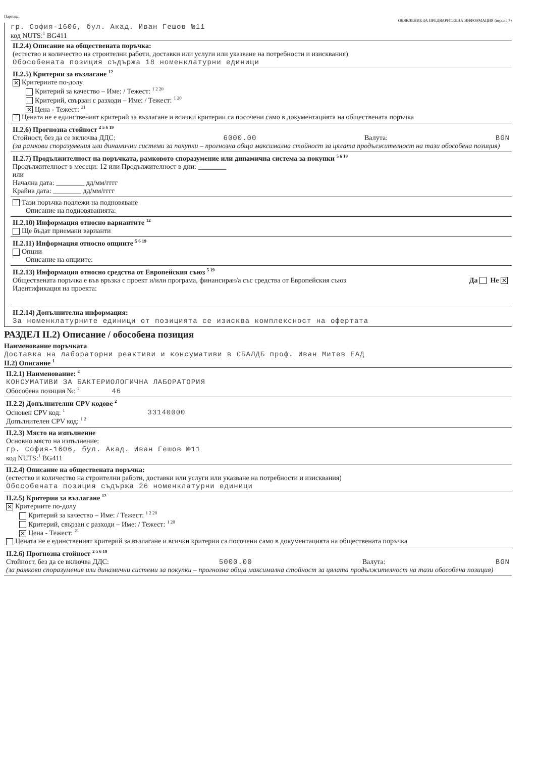Партида: ОБЯВЛЕНИЕ ЗА ПРЕДВАРИТЕЛНА ИНФОРМАЦИЯ (версия 7)
гр. София-1606, бул. Акад. Иван Гешов №11
код NUTS:<sup>1</sup> BG411
II.2.4) Описание на обществената поръчка:
(естество и количество на строителни работи, доставки или услуги или указване на потребности и изисквания)
Обособената позиция съдържа 18 номенклатурни единици
II.2.5) Критерии за възлагане <sup>12</sup>
✕ Критериите по-долу
Критерий за качество – Име: / Тежест: <sup>1 2 20</sup>
Критерий, свързан с разходи – Име: / Тежест: <sup>1 20</sup>
✕ Цена - Тежест: <sup>21</sup>
Цената не е единственият критерий за възлагане и всички критерии са посочени само в документацията на обществената поръчка
II.2.6) Прогнозна стойност <sup>2 5 6 19</sup>
Стойност, без да се включва ДДС: 6000.00 Валута: BGN
(за рамкови споразумения или динамични системи за покупки – прогнозна обща максимална стойност за цялата продължителност на тази обособена позиция)
II.2.7) Продължителност на поръчката, рамковото споразумение или динамична система за покупки <sup>5 6 19</sup>
Продължителност в месеци: 12 или Продължителност в дни: ________
или
Начална дата: ________ дд/мм/гггг
Крайна дата: ________ дд/мм/гггг
Тази поръчка подлежи на подновяване
Описание на подновяванията:
II.2.10) Информация относно вариантите <sup>12</sup>
Ще бъдат приемани варианти
II.2.11) Информация относно опциите <sup>5 6 19</sup>
Опции
Описание на опциите:
II.2.13) Информация относно средства от Европейския съюз <sup>5 19</sup>
Обществената поръчка е във връзка с проект и/или програма, финансиран/а със средства от Европейския съюз Да Не ✕
Идентификация на проекта:
II.2.14) Допълнителна информация:
За номенклатурните единици от позицията се изисква комплексност на офертата
РАЗДЕЛ II.2) Описание / обособена позиция
Наименование поръчката
Доставка на лабораторни реактиви и консумативи в СБАЛДБ проф. Иван Митев ЕАД
II.2) Описание <sup>1</sup>
II.2.1) Наименование: <sup>2</sup>
КОНСУМАТИВИ ЗА БАКТЕРИОЛОГИЧНА ЛАБОРАТОРИЯ
Обособена позиция №: <sup>2</sup> 46
II.2.2) Допълнителни CPV кодове <sup>2</sup>
Основен CPV код: <sup>1</sup> 33140000
Допълнителен CPV код: <sup>1 2</sup>
II.2.3) Място на изпълнение
Основно място на изпълнение:
гр. София-1606, бул. Акад. Иван Гешов №11
код NUTS:<sup>1</sup> BG411
II.2.4) Описание на обществената поръчка:
(естество и количество на строителни работи, доставки или услуги или указване на потребности и изисквания)
Обособената позиция съдържа 26 номенклатурни единици
II.2.5) Критерии за възлагане <sup>12</sup>
✕ Критериите по-долу
Критерий за качество – Име: / Тежест: <sup>1 2 20</sup>
Критерий, свързан с разходи – Име: / Тежест: <sup>1 20</sup>
✕ Цена - Тежест: <sup>21</sup>
Цената не е единственият критерий за възлагане и всички критерии са посочени само в документацията на обществената поръчка
II.2.6) Прогнозна стойност <sup>2 5 6 19</sup>
Стойност, без да се включва ДДС: 5000.00 Валута: BGN
(за рамкови споразумения или динамични системи за покупки – прогнозна обща максимална стойност за цялата продължителност на тази обособена позиция)